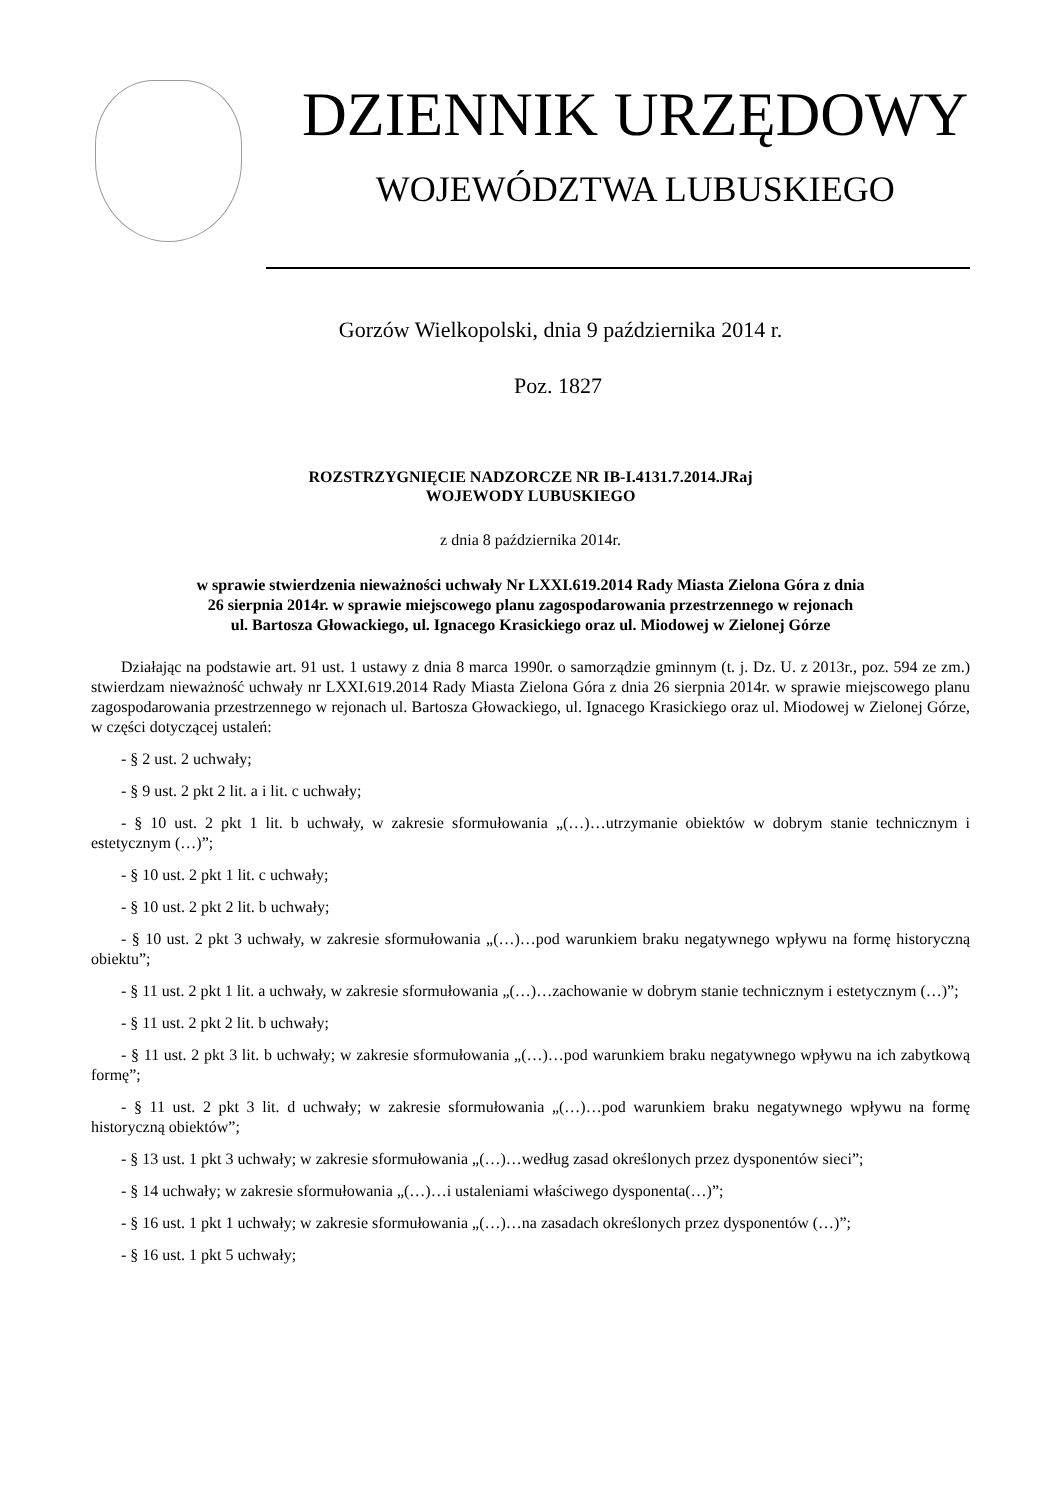DZIENNIK URZĘDOWY
WOJEWÓDZTWA LUBUSKIEGO
Gorzów Wielkopolski, dnia 9 października 2014 r.
Poz. 1827
ROZSTRZYGNIĘCIE NADZORCZE NR IB-I.4131.7.2014.JRaj
WOJEWODY LUBUSKIEGO
z dnia 8 października 2014r.
w sprawie stwierdzenia nieważności uchwały Nr LXXI.619.2014 Rady Miasta Zielona Góra z dnia
26 sierpnia 2014r. w sprawie miejscowego planu zagospodarowania przestrzennego w rejonach
ul. Bartosza Głowackiego, ul. Ignacego Krasickiego oraz ul. Miodowej w Zielonej Górze
Działając na podstawie art. 91 ust. 1 ustawy z dnia 8 marca 1990r. o samorządzie gminnym (t. j. Dz. U. z 2013r., poz. 594 ze zm.) stwierdzam nieważność uchwały nr LXXI.619.2014 Rady Miasta Zielona Góra z dnia 26 sierpnia 2014r. w sprawie miejscowego planu zagospodarowania przestrzennego w rejonach ul. Bartosza Głowackiego, ul. Ignacego Krasickiego oraz ul. Miodowej w Zielonej Górze, w części dotyczącej ustaleń:
- § 2 ust. 2 uchwały;
- § 9 ust. 2 pkt 2 lit. a i lit. c uchwały;
- § 10 ust. 2 pkt 1 lit. b uchwały, w zakresie sformułowania „(…)…utrzymanie obiektów w dobrym stanie technicznym i estetycznym (…)”;
- § 10 ust. 2 pkt 1 lit. c uchwały;
- § 10 ust. 2 pkt 2 lit. b uchwały;
- § 10 ust. 2 pkt 3 uchwały, w zakresie sformułowania „(…)…pod warunkiem braku negatywnego wpływu na formę historyczną obiektu”;
- § 11 ust. 2 pkt 1 lit. a uchwały, w zakresie sformułowania „(…)…zachowanie w dobrym stanie technicznym i estetycznym (…)”;
- § 11 ust. 2 pkt 2 lit. b uchwały;
- § 11 ust. 2 pkt 3 lit. b uchwały; w zakresie sformułowania „(…)…pod warunkiem braku negatywnego wpływu na ich zabytkową formę”;
- § 11 ust. 2 pkt 3 lit. d uchwały; w zakresie sformułowania „(…)…pod warunkiem braku negatywnego wpływu na formę historyczną obiektów”;
- § 13 ust. 1 pkt 3 uchwały; w zakresie sformułowania „(…)…według zasad określonych przez dysponentów sieci”;
- § 14 uchwały; w zakresie sformułowania „(…)…i ustaleniami właściwego dysponenta(…)”;
- § 16 ust. 1 pkt 1 uchwały; w zakresie sformułowania „(…)…na zasadach określonych przez dysponentów (…)”;
- § 16 ust. 1 pkt 5 uchwały;